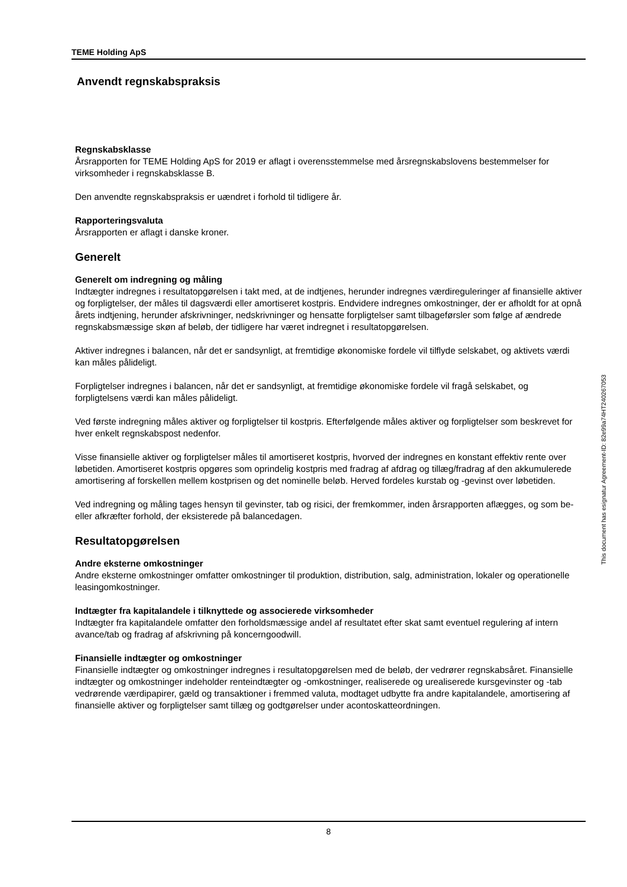TEME Holding ApS
Anvendt regnskabspraksis
Regnskabsklasse
Årsrapporten for TEME Holding ApS for 2019 er aflagt i overensstemmelse med årsregnskabslovens bestemmelser for virksomheder i regnskabsklasse B.
Den anvendte regnskabspraksis er uændret i forhold til tidligere år.
Rapporteringsvaluta
Årsrapporten er aflagt i danske kroner.
Generelt
Generelt om indregning og måling
Indtægter indregnes i resultatopgørelsen i takt med, at de indtjenes, herunder indregnes værdireguleringer af finansielle aktiver og forpligtelser, der måles til dagsværdi eller amortiseret kostpris. Endvidere indregnes omkostninger, der er afholdt for at opnå årets indtjening, herunder afskrivninger, nedskrivninger og hensatte forpligtelser samt tilbageførsler som følge af ændrede regnskabsmæssige skøn af beløb, der tidligere har været indregnet i resultatopgørelsen.
Aktiver indregnes i balancen, når det er sandsynligt, at fremtidige økonomiske fordele vil tilflyde selskabet, og aktivets værdi kan måles pålideligt.
Forpligtelser indregnes i balancen, når det er sandsynligt, at fremtidige økonomiske fordele vil fragå selskabet, og forpligtelsens værdi kan måles pålideligt.
Ved første indregning måles aktiver og forpligtelser til kostpris. Efterfølgende måles aktiver og forpligtelser som beskrevet for hver enkelt regnskabspost nedenfor.
Visse finansielle aktiver og forpligtelser måles til amortiseret kostpris, hvorved der indregnes en konstant effektiv rente over løbetiden. Amortiseret kostpris opgøres som oprindelig kostpris med fradrag af afdrag og tillæg/fradrag af den akkumulerede amortisering af forskellen mellem kostprisen og det nominelle beløb. Herved fordeles kurstab og -gevinst over løbetiden.
Ved indregning og måling tages hensyn til gevinster, tab og risici, der fremkommer, inden årsrapporten aflægges, og som be- eller afkræfter forhold, der eksisterede på balancedagen.
Resultatopgørelsen
Andre eksterne omkostninger
Andre eksterne omkostninger omfatter omkostninger til produktion, distribution, salg, administration, lokaler og operationelle leasingomkostninger.
Indtægter fra kapitalandele i tilknyttede og associerede virksomheder
Indtægter fra kapitalandele omfatter den forholdsmæssige andel af resultatet efter skat samt eventuel regulering af intern avance/tab og fradrag af afskrivning på koncerngoodwill.
Finansielle indtægter og omkostninger
Finansielle indtægter og omkostninger indregnes i resultatopgørelsen med de beløb, der vedrører regnskabsåret. Finansielle indtægter og omkostninger indeholder renteindtægter og -omkostninger, realiserede og urealiserede kursgevinster og -tab vedrørende værdipapirer, gæld og transaktioner i fremmed valuta, modtaget udbytte fra andre kapitalandele, amortisering af finansielle aktiver og forpligtelser samt tillæg og godtgørelser under acontoskatteordningen.
This document has esignatur Agreement-ID: 82e99a74HT240267053
8